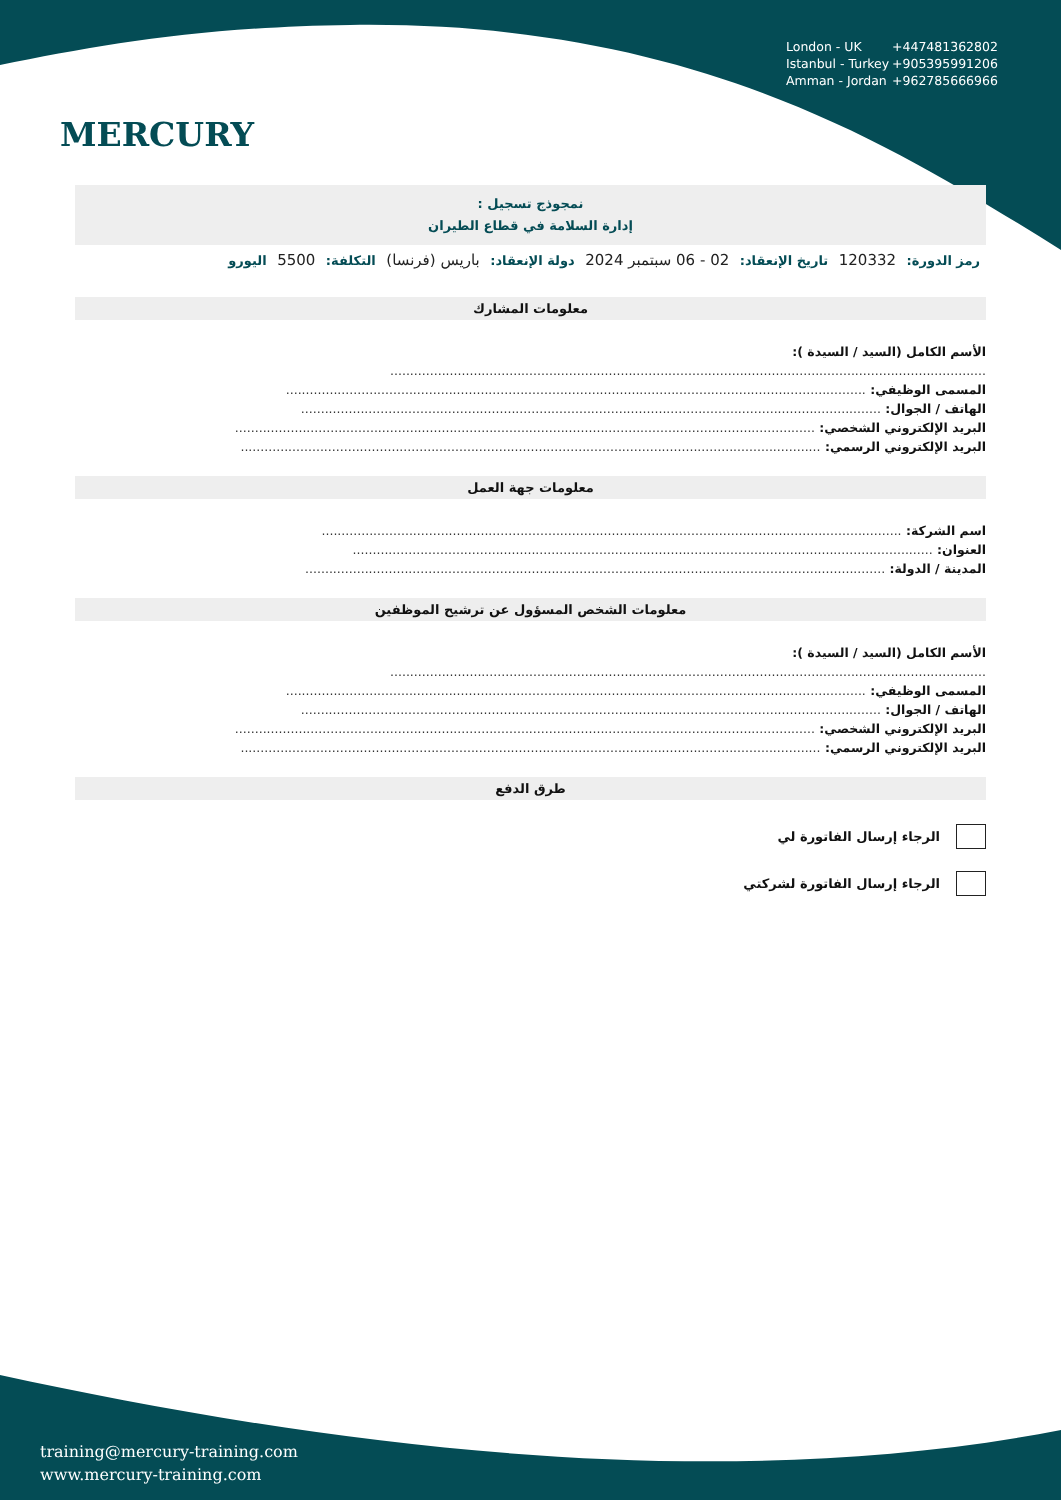MERCURY
London - UK +447481362802
Istanbul - Turkey +905395991206
Amman - Jordan +962785666966
نمجوذج تسجيل :
إدارة السلامة في قطاع الطيران
رمز الدورة: 120332 تاريخ الإنعقاد: 02 - 06 سبتمبر 2024 دولة الإنعقاد: باريس (فرنسا) التكلفة: 5500 اليورو
معلومات المشارك
الأسم الكامل (السيد / السيدة ):
......................................................................................................................................................
المسمى الوظيفي: ..................................................................................................................................................
الهاتف / الجوال: ..................................................................................................................................................
البريد الإلكتروني الشخصي: ..................................................................................................................................................
البريد الإلكتروني الرسمي: ..................................................................................................................................................
معلومات جهة العمل
اسم الشركة: ..................................................................................................................................................
العنوان: ..................................................................................................................................................
المدينة / الدولة: ..................................................................................................................................................
معلومات الشخص المسؤول عن ترشيح الموظفين
الأسم الكامل (السيد / السيدة ):
......................................................................................................................................................
المسمى الوظيفي: ..................................................................................................................................................
الهاتف / الجوال: ..................................................................................................................................................
البريد الإلكتروني الشخصي: ..................................................................................................................................................
البريد الإلكتروني الرسمي: ..................................................................................................................................................
طرق الدفع
الرجاء إرسال الفاتورة لي
الرجاء إرسال الفاتورة لشركتي
training@mercury-training.com
www.mercury-training.com